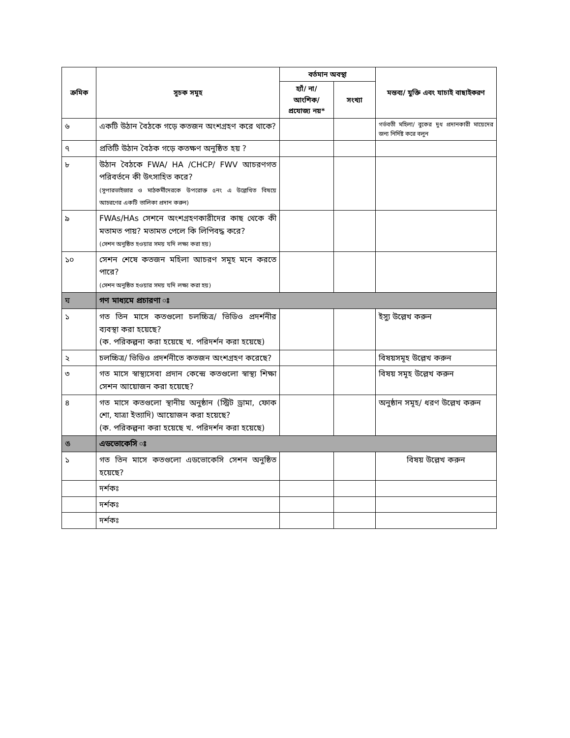| ক্রমিক | সূচক সমূহ | বর্তমান অবস্থা | | মন্তব্য/ যুক্তি এবং যাচাই বাছাইকরণ |
| --- | --- | --- | --- | --- |
| | | হ্যাঁ/ না/ আংশিক/ প্রযোজ্য নয়* | সংখ্যা | |
| ৬ | একটি উঠান বৈঠকে গড়ে কতজন অংশগ্রহণ করে থাকে? | | | গর্ভবতী মহিলা/ বুকের দুধ প্রদানকারী মায়েদের জন্য নির্দিষ্ট করে বলুন |
| ৭ | প্রতিটি উঠান বৈঠক গড়ে কতক্ষণ অনুষ্ঠিত হয় ? | | | |
| ৮ | উঠান বৈঠকে FWA/ HA /CHCP/ FWV আচরণগত পরিবর্তনে কী উৎসাহিত করে? (সুপারভাইজার ও মাঠকর্মীদেরকে উপরোক্ত ৫নং এ উল্লেখিত বিষয়ে আচরণের একটি তালিকা প্রদান করুন) | | | |
| ৯ | FWAs/HAs সেশনে অংশগ্রহণকারীদের কাছ থেকে কী মতামত পায়? মতামত পেলে কি লিপিবদ্ধ করে? (সেশন অনুষ্ঠিত হওয়ার সময় যদি লক্ষ্য করা হয়) | | | |
| ১০ | সেশন শেষে কতজন মহিলা আচরণ সমূহ মনে করতে পারে? (সেশন অনুষ্ঠিত হওয়ার সময় যদি লক্ষ্য করা হয়) | | | |
| ঘ | গণ মাধ্যমে প্রচারণা ঃ | | | |
| ১ | গত তিন মাসে কতগুলো চলচ্চিত্র/ ভিডিও প্রদর্শনীর ব্যবস্থা করা হয়েছে? (ক. পরিকল্পনা করা হয়েছে খ. পরিদর্শন করা হয়েছে) | | | ইস্যু উল্লেখ করুন |
| ২ | চলচ্চিত্র/ ভিডিও প্রদর্শনীতে কতজন অংশগ্রহণ করেছে? | | | বিষয়সমূহ উল্লেখ করুন |
| ৩ | গত মাসে স্বাস্থ্যসেবা প্রদান কেন্দ্রে কতগুলো স্বাস্থ্য শিক্ষা সেশন আয়োজন করা হয়েছে? | | | বিষয় সমূহ উল্লেখ করুন |
| ৪ | গত মাসে কতগুলো স্থানীয় অনুষ্ঠান (স্ট্রিট ড্রামা, ফোক শো, যাত্রা ইত্যাদি) আয়োজন করা হয়েছে? (ক. পরিকল্পনা করা হয়েছে খ. পরিদর্শন করা হয়েছে) | | | অনুষ্ঠান সমূহ/ ধরণ উল্লেখ করুন |
| ঙ | এডভোকেসি ঃ | | | |
| ১ | গত তিন মাসে কতগুলো এডভোকেসি সেশন অনুষ্ঠিত হয়েছে? | | | বিষয় উল্লেখ করুন |
| | দর্শকঃ | | | |
| | দর্শকঃ | | | |
| | দর্শকঃ | | | |